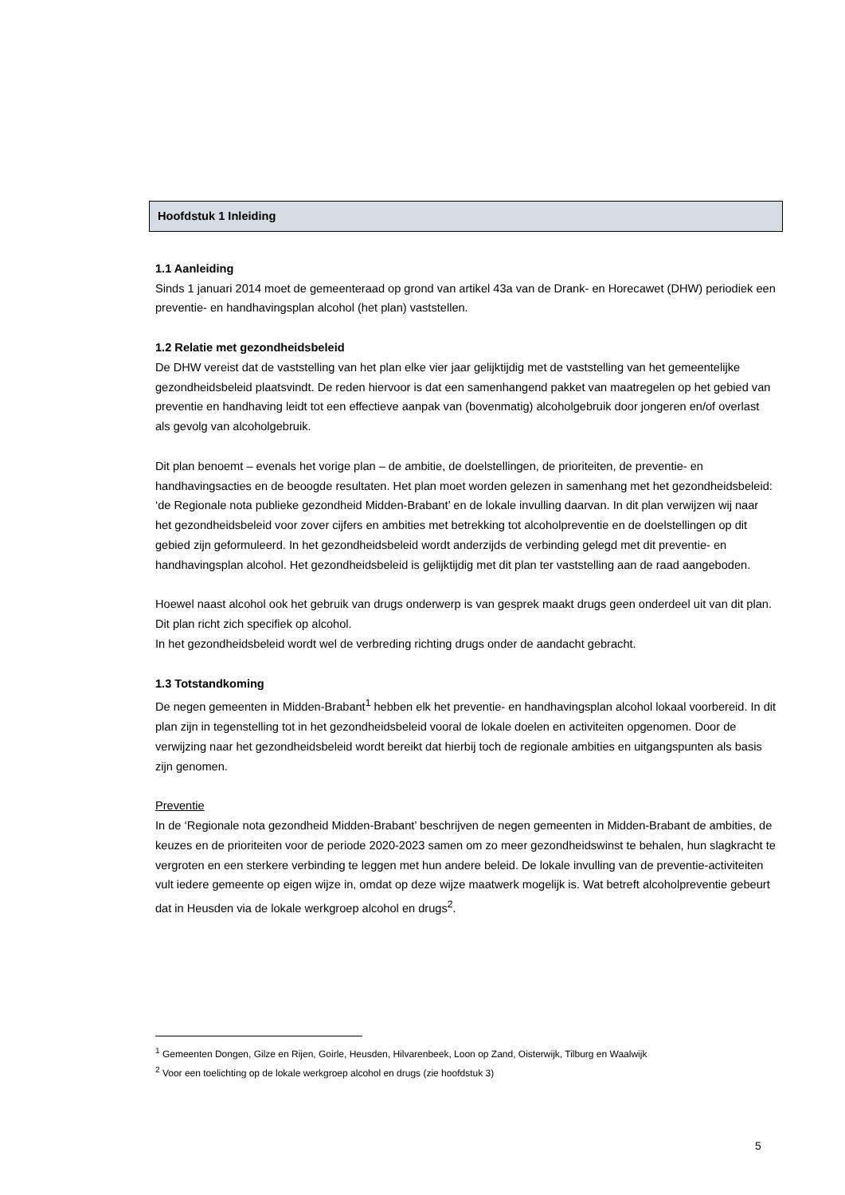Hoofdstuk 1 Inleiding
1.1 Aanleiding
Sinds 1 januari 2014 moet de gemeenteraad op grond van artikel 43a van de Drank- en Horecawet (DHW) periodiek een preventie- en handhavingsplan alcohol (het plan) vaststellen.
1.2 Relatie met gezondheidsbeleid
De DHW vereist dat de vaststelling van het plan elke vier jaar gelijktijdig met de vaststelling van het gemeentelijke gezondheidsbeleid plaatsvindt. De reden hiervoor is dat een samenhangend pakket van maatregelen op het gebied van preventie en handhaving leidt tot een effectieve aanpak van (bovenmatig) alcoholgebruik door jongeren en/of overlast als gevolg van alcoholgebruik.
Dit plan benoemt – evenals het vorige plan – de ambitie, de doelstellingen, de prioriteiten, de preventie- en handhavingsacties en de beoogde resultaten. Het plan moet worden gelezen in samenhang met het gezondheidsbeleid: ‘de Regionale nota publieke gezondheid Midden-Brabant’ en de lokale invulling daarvan. In dit plan verwijzen wij naar het gezondheidsbeleid voor zover cijfers en ambities met betrekking tot alcoholpreventie en de doelstellingen op dit gebied zijn geformuleerd. In het gezondheidsbeleid wordt anderzijds de verbinding gelegd met dit preventie- en handhavingsplan alcohol. Het gezondheidsbeleid is gelijktijdig met dit plan ter vaststelling aan de raad aangeboden.
Hoewel naast alcohol ook het gebruik van drugs onderwerp is van gesprek maakt drugs geen onderdeel uit van dit plan. Dit plan richt zich specifiek op alcohol.
In het gezondheidsbeleid wordt wel de verbreding richting drugs onder de aandacht gebracht.
1.3 Totstandkoming
De negen gemeenten in Midden-Brabant<sup>1</sup> hebben elk het preventie- en handhavingsplan alcohol lokaal voorbereid. In dit plan zijn in tegenstelling tot in het gezondheidsbeleid vooral de lokale doelen en activiteiten opgenomen. Door de verwijzing naar het gezondheidsbeleid wordt bereikt dat hierbij toch de regionale ambities en uitgangspunten als basis zijn genomen.
Preventie
In de ‘Regionale nota gezondheid Midden-Brabant’ beschrijven de negen gemeenten in Midden-Brabant de ambities, de keuzes en de prioriteiten voor de periode 2020-2023 samen om zo meer gezondheidswinst te behalen, hun slagkracht te vergroten en een sterkere verbinding te leggen met hun andere beleid. De lokale invulling van de preventie-activiteiten vult iedere gemeente op eigen wijze in, omdat op deze wijze maatwerk mogelijk is. Wat betreft alcoholpreventie gebeurt dat in Heusden via de lokale werkgroep alcohol en drugs<sup>2</sup>.
<sup>1</sup> Gemeenten Dongen, Gilze en Rijen, Goirle, Heusden, Hilvarenbeek, Loon op Zand, Oisterwijk, Tilburg en Waalwijk
<sup>2</sup> Voor een toelichting op de lokale werkgroep alcohol en drugs (zie hoofdstuk 3)
5